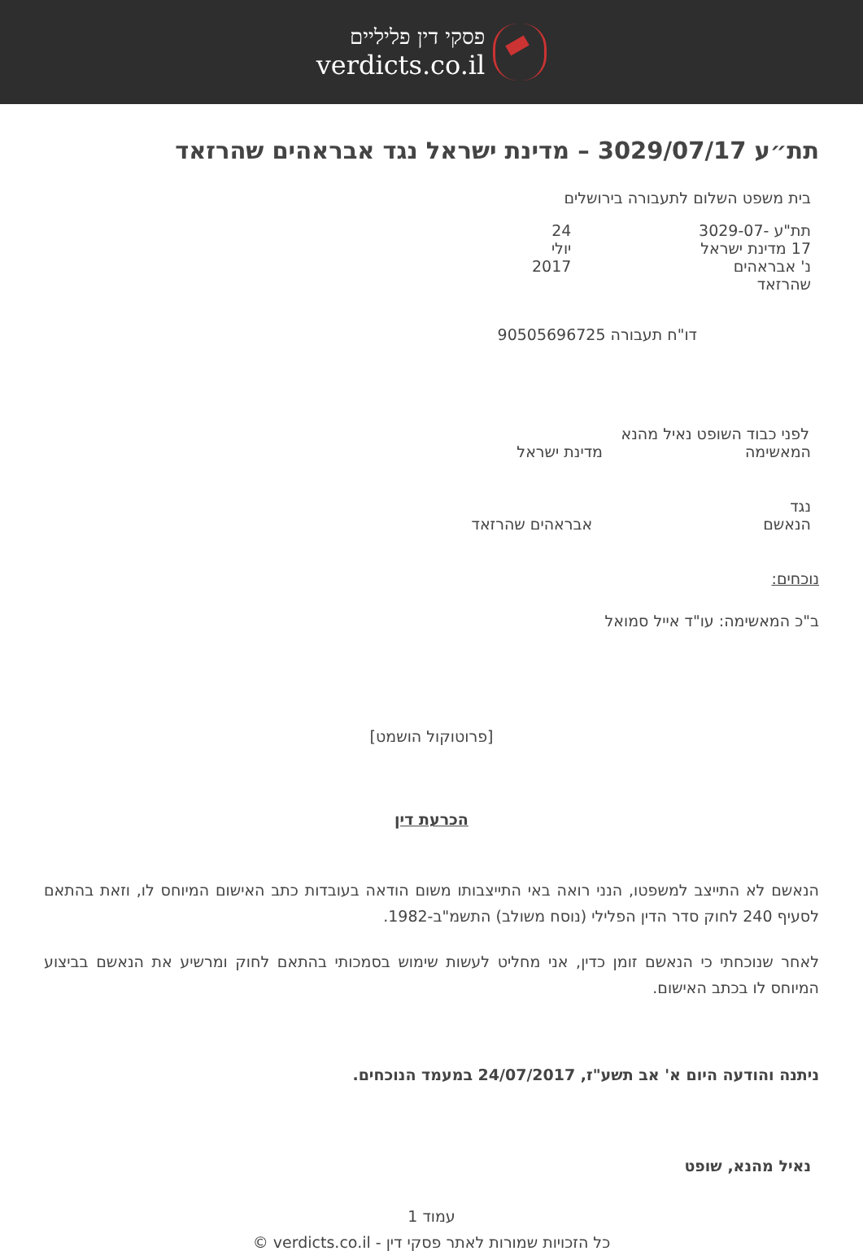פסקי דין פליליים
verdicts.co.il
תת״ע 3029/07/17 – מדינת ישראל נגד אבראהים שהרזאד
בית משפט השלום לתעבורה בירושלים
תת"ע 3029-07-17 מדינת ישראל נ' אבראהים שהרזאד 24 יולי 2017
דו"ח תעבורה 90505696725
לפני כבוד השופט נאיל מהנא
המאשימהמדינת ישראל
נגד
הנאשםאבראהים שהרזאד
נוכחים:
ב"כ המאשימה: עו"ד אייל סמואל
[פרוטוקול הושמט]
הכרעת דין
הנאשם לא התייצב למשפטו, הנני רואה באי התייצבותו משום הודאה בעובדות כתב האישום המיוחס לו, וזאת בהתאם לסעיף 240 לחוק סדר הדין הפלילי (נוסח משולב) התשמ"ב-1982.
לאחר שנוכחתי כי הנאשם זומן כדין, אני מחליט לעשות שימוש בסמכותי בהתאם לחוק ומרשיע את הנאשם בביצוע המיוחס לו בכתב האישום.
ניתנה והודעה היום א' אב תשע"ז, 24/07/2017 במעמד הנוכחים.
נאיל מהנא, שופט
עמוד 1
כל הזכויות שמורות לאתר פסקי דין - verdicts.co.il ©